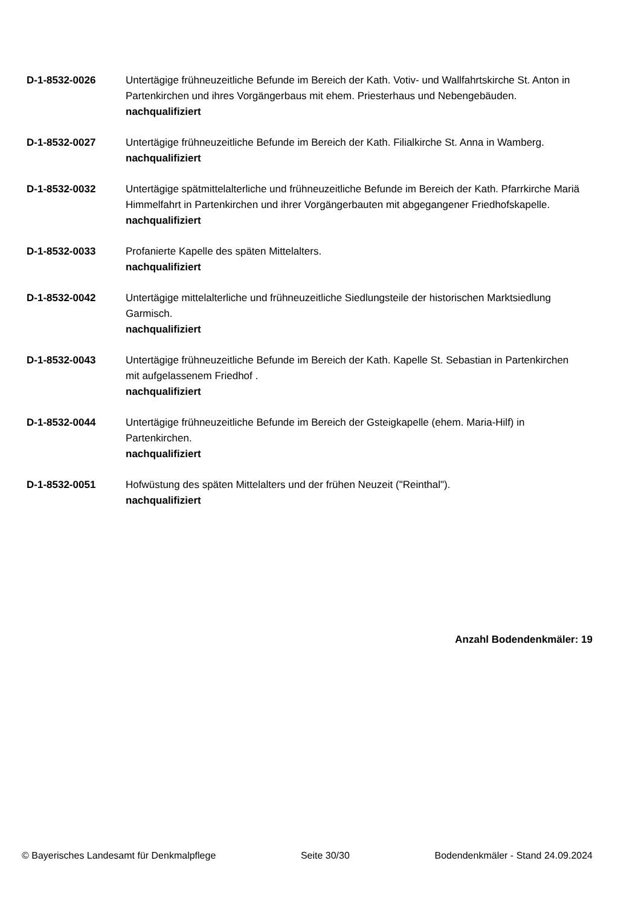D-1-8532-0026 Untertägige frühneuzeitliche Befunde im Bereich der Kath. Votiv- und Wallfahrtskirche St. Anton in Partenkirchen und ihres Vorgängerbaus mit ehem. Priesterhaus und Nebengebäuden.
nachqualifiziert
D-1-8532-0027 Untertägige frühneuzeitliche Befunde im Bereich der Kath. Filialkirche St. Anna in Wamberg.
nachqualifiziert
D-1-8532-0032 Untertägige spätmittelalterliche und frühneuzeitliche Befunde im Bereich der Kath. Pfarrkirche Mariä Himmelfahrt in Partenkirchen und ihrer Vorgängerbauten mit abgegangener Friedhofskapelle.
nachqualifiziert
D-1-8532-0033 Profanierte Kapelle des späten Mittelalters.
nachqualifiziert
D-1-8532-0042 Untertägige mittelalterliche und frühneuzeitliche Siedlungsteile der historischen Marktsiedlung Garmisch.
nachqualifiziert
D-1-8532-0043 Untertägige frühneuzeitliche Befunde im Bereich der Kath. Kapelle St. Sebastian in Partenkirchen mit aufgelassenem Friedhof .
nachqualifiziert
D-1-8532-0044 Untertägige frühneuzeitliche Befunde im Bereich der Gsteigkapelle (ehem. Maria-Hilf) in Partenkirchen.
nachqualifiziert
D-1-8532-0051 Hofwüstung des späten Mittelalters und der frühen Neuzeit ("Reinthal").
nachqualifiziert
Anzahl Bodendenkmäler: 19
© Bayerisches Landesamt für Denkmalpflege Seite 30/30 Bodendenkmäler - Stand 24.09.2024